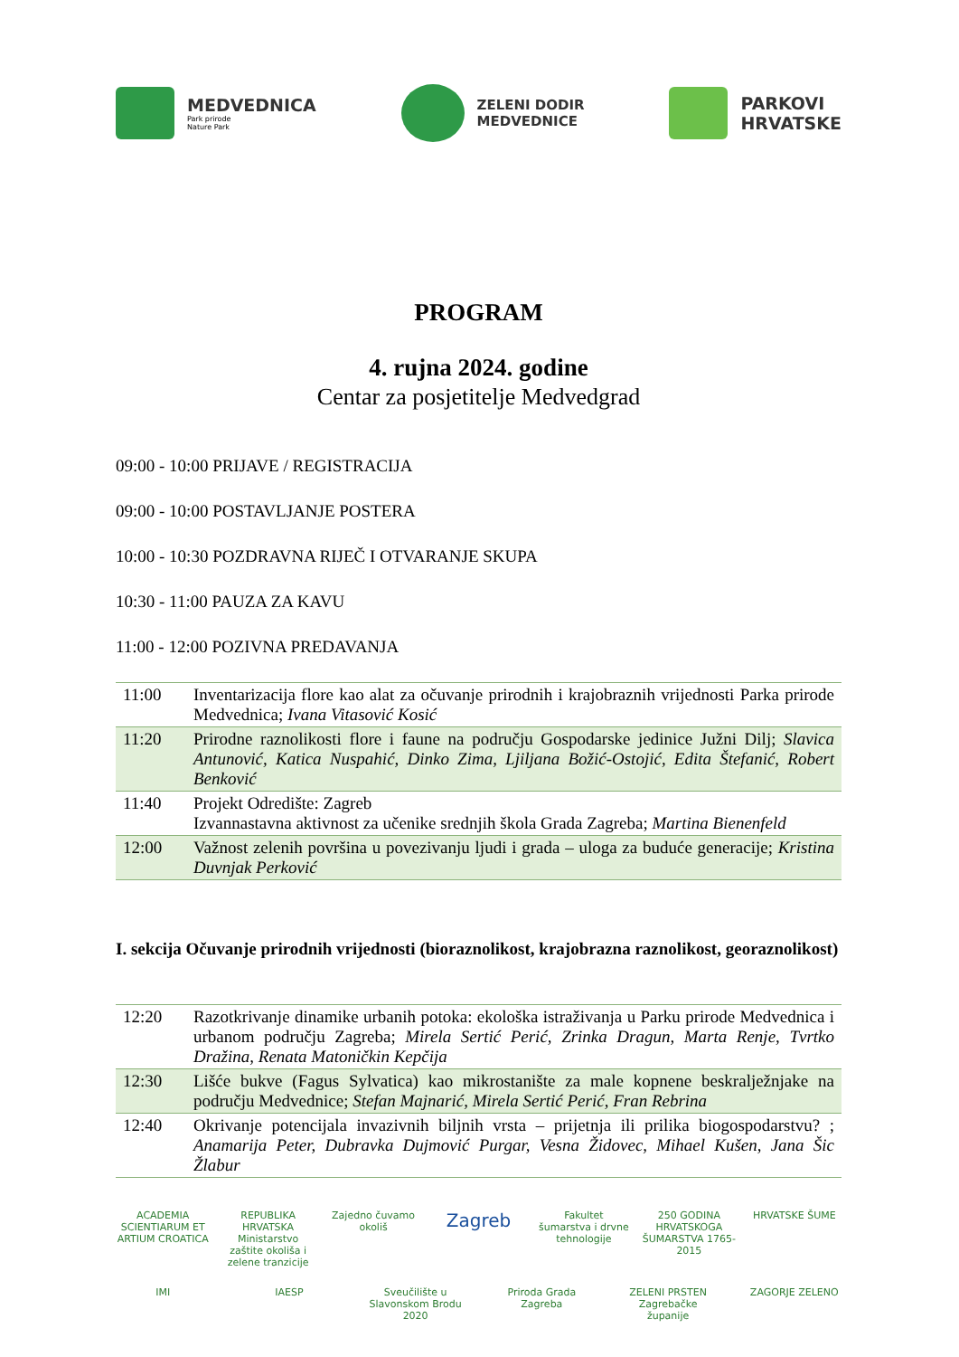MEDVEDNICA
Park prirode
Nature Park
ZELENI DODIR
MEDVEDNICE
PARKOVI
HRVATSKE
PROGRAM
4. rujna 2024. godine
Centar za posjetitelje Medvedgrad
09:00 - 10:00 PRIJAVE / REGISTRACIJA
09:00 - 10:00 POSTAVLJANJE POSTERA
10:00 - 10:30 POZDRAVNA RIJEČ I OTVARANJE SKUPA
10:30 - 11:00 PAUZA ZA KAVU
11:00 - 12:00 POZIVNA PREDAVANJA
| 11:00 | Inventarizacija flore kao alat za očuvanje prirodnih i krajobraznih vrijednosti Parka prirode Medvednica; Ivana Vitasović Kosić |
| 11:20 | Prirodne raznolikosti flore i faune na području Gospodarske jedinice Južni Dilj; Slavica Antunović, Katica Nuspahić, Dinko Zima, Ljiljana Božić-Ostojić, Edita Štefanić, Robert Benković |
| 11:40 | Projekt Odredište: Zagreb Izvannastavna aktivnost za učenike srednjih škola Grada Zagreba; Martina Bienenfeld |
| 12:00 | Važnost zelenih površina u povezivanju ljudi i grada – uloga za buduće generacije; Kristina Duvnjak Perković |
I. sekcija Očuvanje prirodnih vrijednosti (bioraznolikost, krajobrazna raznolikost, georaznolikost)
| 12:20 | Razotkrivanje dinamike urbanih potoka: ekološka istraživanja u Parku prirode Medvednica i urbanom području Zagreba; Mirela Sertić Perić, Zrinka Dragun, Marta Renje, Tvrtko Dražina, Renata Matoničkin Kepčija |
| 12:30 | Lišće bukve (Fagus Sylvatica) kao mikrostanište za male kopnene beskralježnjake na području Medvednice; Stefan Majnarić, Mirela Sertić Perić, Fran Rebrina |
| 12:40 | Okrivanje potencijala invazivnih biljnih vrsta – prijetnja ili prilika biogospodarstvu? ; Anamarija Peter, Dubravka Dujmović Purgar, Vesna Židovec, Mihael Kušen, Jana Šic Žlabur |
ACADEMIA SCIENTIARUM ET ARTIUM CROATICA REPUBLIKA HRVATSKA Ministarstvo zaštite okoliša i zelene tranzicije Zajedno čuvamo okoliš Zagreb Fakultet šumarstva i drvne tehnologije 250 GODINA HRVATSKOGA ŠUMARSTVA 1765-2015 HRVATSKE ŠUME IMI IAESP Sveučilište u Slavonskom Brodu 2020 Priroda Grada Zagreba ZELENI PRSTEN Zagrebačke županije ZAGORJE ZELENO